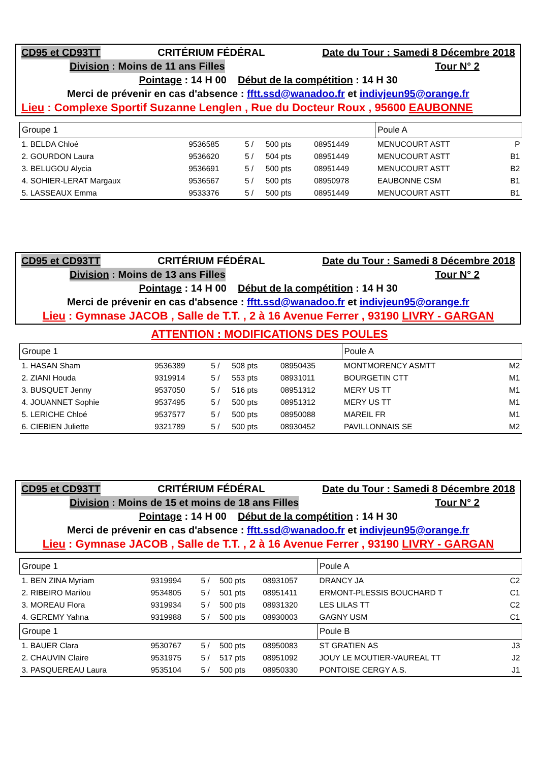CD95 et CD93TT CRITÉRIUM FÉDÉRAL Date du Tour : Samedi 8 Décembre 2018
Division : Moins de 11 ans Filles Tour N° 2
Pointage : 14 H 00 Début de la compétition : 14 H 30
Merci de prévenir en cas d'absence : fftt.ssd@wanadoo.fr et indivjeun95@orange.fr
Lieu : Complexe Sportif Suzanne Lenglen , Rue du Docteur Roux , 95600 EAUBONNE
| Groupe 1 | | | | | Poule A | |
| 1. BELDA Chloé | 9536585 | 5 / | 500 pts | 08951449 | MENUCOURT ASTT | P |
| 2. GOURDON Laura | 9536620 | 5 / | 504 pts | 08951449 | MENUCOURT ASTT | B1 |
| 3. BELUGOU Alycia | 9536691 | 5 / | 500 pts | 08951449 | MENUCOURT ASTT | B2 |
| 4. SOHIER-LERAT Margaux | 9536567 | 5 / | 500 pts | 08950978 | EAUBONNE CSM | B1 |
| 5. LASSEAUX Emma | 9533376 | 5 / | 500 pts | 08951449 | MENUCOURT ASTT | B1 |
CD95 et CD93TT CRITÉRIUM FÉDÉRAL Date du Tour : Samedi 8 Décembre 2018
Division : Moins de 13 ans Filles Tour N° 2
Pointage : 14 H 00 Début de la compétition : 14 H 30
Merci de prévenir en cas d'absence : fftt.ssd@wanadoo.fr et indivjeun95@orange.fr
Lieu : Gymnase JACOB , Salle de T.T. , 2 à 16 Avenue Ferrer , 93190 LIVRY - GARGAN
ATTENTION : MODIFICATIONS DES POULES
| Groupe 1 | | | | | Poule A | |
| 1. HASAN Sham | 9536389 | 5 / | 508 pts | 08950435 | MONTMORENCY ASMTT | M2 |
| 2. ZIANI Houda | 9319914 | 5 / | 553 pts | 08931011 | BOURGETIN CTT | M1 |
| 3. BUSQUET Jenny | 9537050 | 5 / | 516 pts | 08951312 | MERY US TT | M1 |
| 4. JOUANNET Sophie | 9537495 | 5 / | 500 pts | 08951312 | MERY US TT | M1 |
| 5. LERICHE Chloé | 9537577 | 5 / | 500 pts | 08950088 | MAREIL FR | M1 |
| 6. CIEBIEN Juliette | 9321789 | 5 / | 500 pts | 08930452 | PAVILLONNAIS SE | M2 |
CD95 et CD93TT CRITÉRIUM FÉDÉRAL Date du Tour : Samedi 8 Décembre 2018
Division : Moins de 15 et moins de 18 ans Filles Tour N° 2
Pointage : 14 H 00 Début de la compétition : 14 H 30
Merci de prévenir en cas d'absence : fftt.ssd@wanadoo.fr et indivjeun95@orange.fr
Lieu : Gymnase JACOB , Salle de T.T. , 2 à 16 Avenue Ferrer , 93190 LIVRY - GARGAN
| Groupe 1 | | | | | Poule A | |
| 1. BEN ZINA Myriam | 9319994 | 5 / | 500 pts | 08931057 | DRANCY JA | C2 |
| 2. RIBEIRO Marilou | 9534805 | 5 / | 501 pts | 08951411 | ERMONT-PLESSIS BOUCHARD T | C1 |
| 3. MOREAU Flora | 9319934 | 5 / | 500 pts | 08931320 | LES LILAS TT | C2 |
| 4. GEREMY Yahna | 9319988 | 5 / | 500 pts | 08930003 | GAGNY USM | C1 |
| Groupe 1 | | | | | Poule B | |
| 1. BAUER Clara | 9530767 | 5 / | 500 pts | 08950083 | ST GRATIEN AS | J3 |
| 2. CHAUVIN Claire | 9531975 | 5 / | 517 pts | 08951092 | JOUY LE MOUTIER-VAUREAL TT | J2 |
| 3. PASQUEREAU Laura | 9535104 | 5 / | 500 pts | 08950330 | PONTOISE CERGY A.S. | J1 |